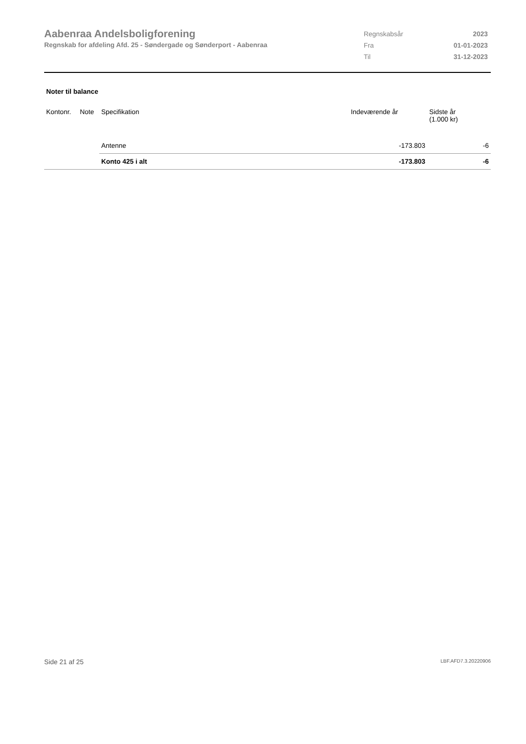Aabenraa Andelsboligforening
Regnskab for afdeling Afd. 25 - Søndergade og Sønderport - Aabenraa
| Regnskabsår | 2023 |
| Fra | 01-01-2023 |
| Til | 31-12-2023 |
Noter til balance
| Kontonr. | Note | Specifikation | Indeværende år | Sidste år (1.000 kr) |
| --- | --- | --- | --- | --- |
| | | Antenne | -173.803 | -6 |
| | | Konto 425 i alt | -173.803 | -6 |
Side 21 af 25 LBF.AFD7.3.20220906